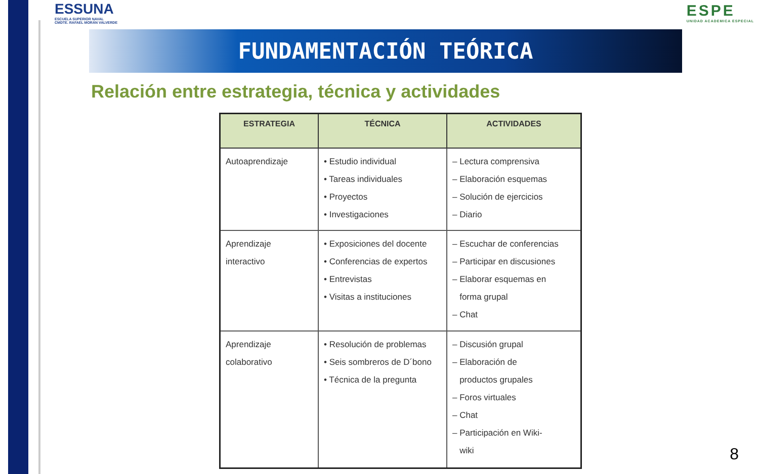ESSUNA
ESCUELA SUPERIOR NAVAL
CMDTE. RAFAEL MORÁN VALVERDE
ESPE
UNIDAD ACADEMICA ESPECIAL
FUNDAMENTACIÓN TEÓRICA
Relación entre estrategia, técnica y actividades
| ESTRATEGIA | TÉCNICA | ACTIVIDADES |
| --- | --- | --- |
| Autoaprendizaje | • Estudio individual • Tareas individuales • Proyectos • Investigaciones | – Lectura comprensiva – Elaboración esquemas – Solución de ejercicios – Diario |
| Aprendizaje interactivo | • Exposiciones del docente • Conferencias de expertos • Entrevistas • Visitas a instituciones | – Escuchar de conferencias – Participar en discusiones – Elaborar esquemas en forma grupal – Chat |
| Aprendizaje colaborativo | • Resolución de problemas • Seis sombreros de D´bono • Técnica de la pregunta | – Discusión grupal – Elaboración de productos grupales – Foros virtuales – Chat – Participación en Wiki- wiki |
8